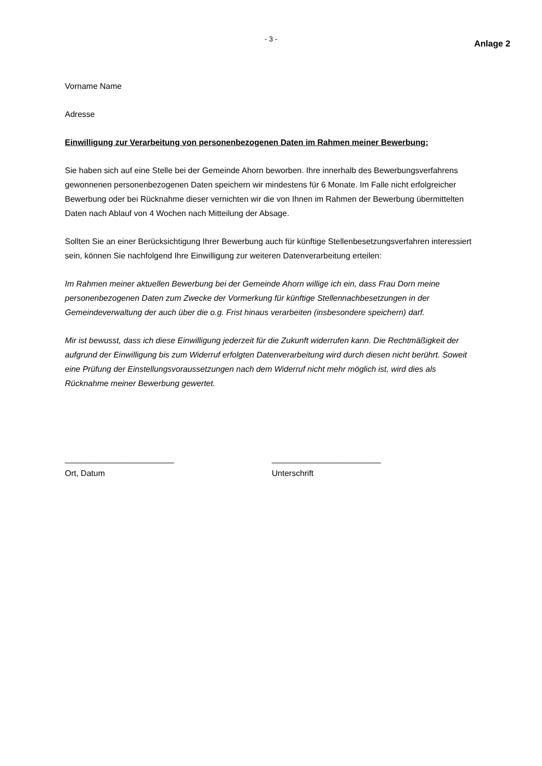- 3 - Anlage 2
Vorname Name
Adresse
Einwilligung zur Verarbeitung von personenbezogenen Daten im Rahmen meiner Bewerbung:
Sie haben sich auf eine Stelle bei der Gemeinde Ahorn beworben. Ihre innerhalb des Bewerbungsverfahrens gewonnenen personenbezogenen Daten speichern wir mindestens für 6 Monate. Im Falle nicht erfolgreicher Bewerbung oder bei Rücknahme dieser vernichten wir die von Ihnen im Rahmen der Bewerbung übermittelten Daten nach Ablauf von 4 Wochen nach Mitteilung der Absage.
Sollten Sie an einer Berücksichtigung Ihrer Bewerbung auch für künftige Stellenbesetzungsverfahren interessiert sein, können Sie nachfolgend Ihre Einwilligung zur weiteren Datenverarbeitung erteilen:
Im Rahmen meiner aktuellen Bewerbung bei der Gemeinde Ahorn willige ich ein, dass Frau Dorn meine personenbezogenen Daten zum Zwecke der Vormerkung für künftige Stellennachbesetzungen in der Gemeindeverwaltung der auch über die o.g. Frist hinaus verarbeiten (insbesondere speichern) darf.
Mir ist bewusst, dass ich diese Einwilligung jederzeit für die Zukunft widerrufen kann. Die Rechtmäßigkeit der aufgrund der Einwilligung bis zum Widerruf erfolgten Datenverarbeitung wird durch diesen nicht berührt. Soweit eine Prüfung der Einstellungsvoraussetzungen nach dem Widerruf nicht mehr möglich ist, wird dies als Rücknahme meiner Bewerbung gewertet.
________________________
Ort, Datum
________________________
Unterschrift